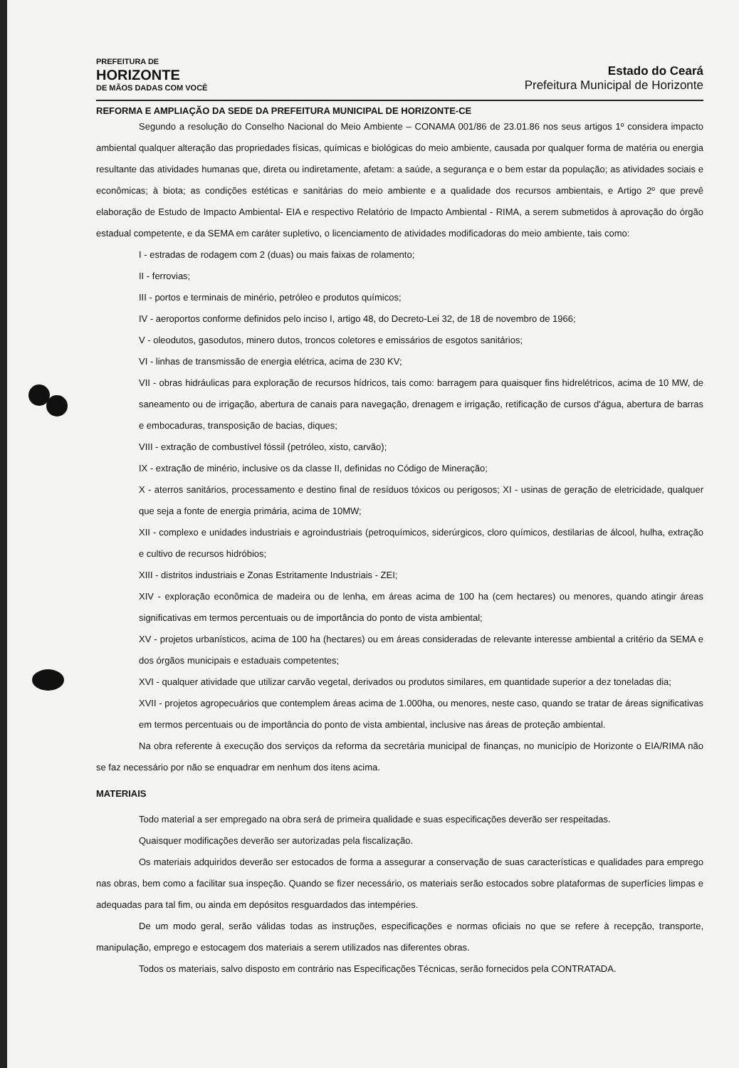PREFEITURA DE
HORIZONTE
DE MÃOS DADAS COM VOCÊ
Estado do Ceará
Prefeitura Municipal de Horizonte
REFORMA E AMPLIAÇÃO DA SEDE DA PREFEITURA MUNICIPAL DE HORIZONTE-CE
Segundo a resolução do Conselho Nacional do Meio Ambiente – CONAMA 001/86 de 23.01.86 nos seus artigos 1º considera impacto ambiental qualquer alteração das propriedades físicas, químicas e biológicas do meio ambiente, causada por qualquer forma de matéria ou energia resultante das atividades humanas que, direta ou indiretamente, afetam: a saúde, a segurança e o bem estar da população; as atividades sociais e econômicas; à biota; as condições estéticas e sanitárias do meio ambiente e a qualidade dos recursos ambientais, e Artigo 2º que prevê elaboração de Estudo de Impacto Ambiental- EIA e respectivo Relatório de Impacto Ambiental - RIMA, a serem submetidos à aprovação do órgão estadual competente, e da SEMA em caráter supletivo, o licenciamento de atividades modificadoras do meio ambiente, tais como:
I - estradas de rodagem com 2 (duas) ou mais faixas de rolamento;
II - ferrovias;
III - portos e terminais de minério, petróleo e produtos químicos;
IV - aeroportos conforme definidos pelo inciso I, artigo 48, do Decreto-Lei 32, de 18 de novembro de 1966;
V - oleodutos, gasodutos, minero dutos, troncos coletores e emissários de esgotos sanitários;
VI - linhas de transmissão de energia elétrica, acima de 230 KV;
VII - obras hidráulicas para exploração de recursos hídricos, tais como: barragem para quaisquer fins hidrelétricos, acima de 10 MW, de saneamento ou de irrigação, abertura de canais para navegação, drenagem e irrigação, retificação de cursos d'água, abertura de barras e embocaduras, transposição de bacias, diques;
VIII - extração de combustível fóssil (petróleo, xisto, carvão);
IX - extração de minério, inclusive os da classe II, definidas no Código de Mineração;
X - aterros sanitários, processamento e destino final de resíduos tóxicos ou perigosos; XI - usinas de geração de eletricidade, qualquer que seja a fonte de energia primária, acima de 10MW;
XII - complexo e unidades industriais e agroindustriais (petroquímicos, siderúrgicos, cloro químicos, destilarias de álcool, hulha, extração e cultivo de recursos hidróbios;
XIII - distritos industriais e Zonas Estritamente Industriais - ZEI;
XIV - exploração econômica de madeira ou de lenha, em áreas acima de 100 ha (cem hectares) ou menores, quando atingir áreas significativas em termos percentuais ou de importância do ponto de vista ambiental;
XV - projetos urbanísticos, acima de 100 ha (hectares) ou em áreas consideradas de relevante interesse ambiental a critério da SEMA e dos órgãos municipais e estaduais competentes;
XVI - qualquer atividade que utilizar carvão vegetal, derivados ou produtos similares, em quantidade superior a dez toneladas dia;
XVII - projetos agropecuários que contemplem áreas acima de 1.000ha, ou menores, neste caso, quando se tratar de áreas significativas em termos percentuais ou de importância do ponto de vista ambiental, inclusive nas áreas de proteção ambiental.
Na obra referente à execução dos serviços da reforma da secretária municipal de finanças, no município de Horizonte o EIA/RIMA não se faz necessário por não se enquadrar em nenhum dos itens acima.
MATERIAIS
Todo material a ser empregado na obra será de primeira qualidade e suas especificações deverão ser respeitadas.
Quaisquer modificações deverão ser autorizadas pela fiscalização.
Os materiais adquiridos deverão ser estocados de forma a assegurar a conservação de suas características e qualidades para emprego nas obras, bem como a facilitar sua inspeção. Quando se fizer necessário, os materiais serão estocados sobre plataformas de superfícies limpas e adequadas para tal fim, ou ainda em depósitos resguardados das intempéries.
De um modo geral, serão válidas todas as instruções, especificações e normas oficiais no que se refere à recepção, transporte, manipulação, emprego e estocagem dos materiais a serem utilizados nas diferentes obras.
Todos os materiais, salvo disposto em contrário nas Especificações Técnicas, serão fornecidos pela CONTRATADA.